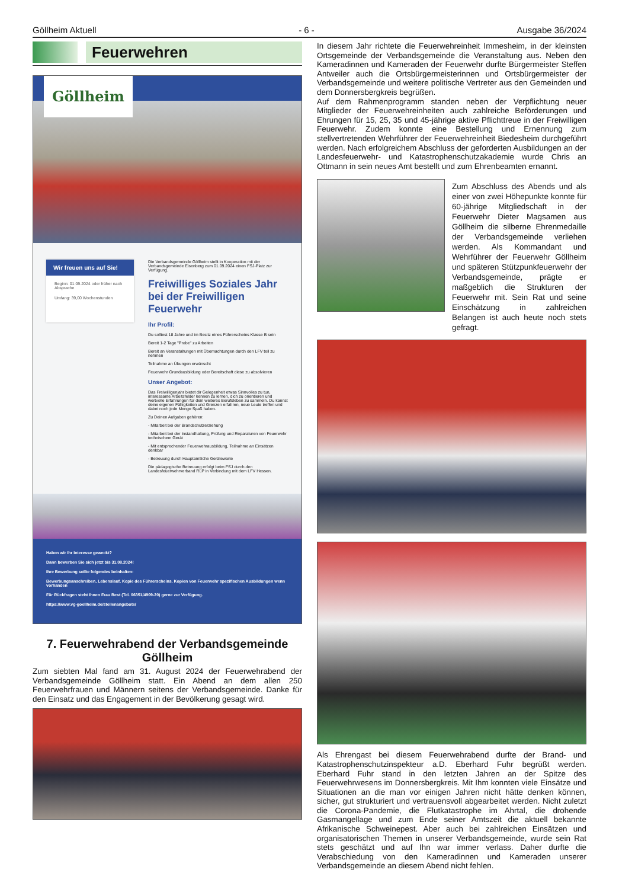Göllheim Aktuell - 6 - Ausgabe 36/2024
Feuerwehren
Göllheim
Wir freuen uns auf Sie!
Beginn: 01.09.2024 oder früher nach Absprache
Umfang: 39,00 Wochenstunden
Die Verbandsgemeinde Göllheim stellt in Kooperation mit der Verbandsgemeinde Eisenberg zum 01.09.2024 einen FSJ-Platz zur Verfügung.
Freiwilliges Soziales Jahr bei der Freiwilligen Feuerwehr
Ihr Profil:
Du solltest 18 Jahre und im Besitz eines Führerscheins Klasse B sein
Bereit 1-2 Tage "Probe" zu Arbeiten
Bereit an Veranstaltungen mit Übernachtungen durch den LFV teil zu nehmen
Teilnahme an Übungen erwünscht
Feuerwehr Grundausbildung oder Bereitschaft diese zu absolvieren
Unser Angebot:
Das Freiwilligenjahr bietet dir Gelegenheit etwas Sinnvolles zu tun, interessante Arbeitsfelder kennen zu lernen, dich zu orientieren und wertvolle Erfahrungen für dein weiteres Berufsleben zu sammeln. Du kannst deine eigenen Fähigkeiten und Grenzen erfahren, neue Leute treffen und dabei noch jede Menge Spaß haben.
Zu Deinen Aufgaben gehören:
- Mitarbeit bei der Brandschutzerziehung
- Mitarbeit bei der Instandhaltung, Prüfung und Reparaturen von Feuerwehr technischem Gerät
- Mit entsprechender Feuerwehrausbildung, Teilnahme an Einsätzen denkbar
- Betreuung durch Hauptamtliche Gerätewarte
Die pädagogische Betreuung erfolgt beim FSJ durch den Landesfeuerwehrverband RLP in Verbindung mit dem LFV Hessen.
Haben wir Ihr Interesse geweckt?
Dann bewerben Sie sich jetzt bis 31.08.2024!
Ihre Bewerbung sollte folgendes beinhalten:
Bewerbungsanschreiben, Lebenslauf, Kopie des Führerscheins, Kopien von Feuerwehr spezifischen Ausbildungen wenn vorhanden
Für Rückfragen steht Ihnen Frau Best (Tel. 06351/4909-20) gerne zur Verfügung.
https://www.vg-goellheim.de/stellenangebote/
7. Feuerwehrabend der Verbandsgemeinde Göllheim
Zum siebten Mal fand am 31. August 2024 der Feuerwehrabend der Verbandsgemeinde Göllheim statt. Ein Abend an dem allen 250 Feuerwehrfrauen und Männern seitens der Verbandsgemeinde. Danke für den Einsatz und das Engagement in der Bevölkerung gesagt wird.
In diesem Jahr richtete die Feuerwehreinheit Immesheim, in der kleinsten Ortsgemeinde der Verbandsgemeinde die Veranstaltung aus. Neben den Kameradinnen und Kameraden der Feuerwehr durfte Bürgermeister Steffen Antweiler auch die Ortsbürgermeisterinnen und Ortsbürgermeister der Verbandsgemeinde und weitere politische Vertreter aus den Gemeinden und dem Donnersbergkreis begrüßen.
Auf dem Rahmenprogramm standen neben der Verpflichtung neuer Mitglieder der Feuerwehreinheiten auch zahlreiche Beförderungen und Ehrungen für 15, 25, 35 und 45-jährige aktive Pflichttreue in der Freiwilligen Feuerwehr. Zudem konnte eine Bestellung und Ernennung zum stellvertretenden Wehrführer der Feuerwehreinheit Biedesheim durchgeführt werden. Nach erfolgreichem Abschluss der geforderten Ausbildungen an der Landesfeuerwehr- und Katastrophenschutzakademie wurde Chris an Ottmann in sein neues Amt bestellt und zum Ehrenbeamten ernannt.
Zum Abschluss des Abends und als einer von zwei Höhepunkte konnte für 60-jährige Mitgliedschaft in der Feuerwehr Dieter Magsamen aus Göllheim die silberne Ehrenmedaille der Verbandsgemeinde verliehen werden. Als Kommandant und Wehrführer der Feuerwehr Göllheim und späteren Stützpunkfeuerwehr der Verbandsgemeinde, prägte er maßgeblich die Strukturen der Feuerwehr mit. Sein Rat und seine Einschätzung in zahlreichen Belangen ist auch heute noch stets gefragt.
Als Ehrengast bei diesem Feuerwehrabend durfte der Brand- und Katastrophenschutzinspekteur a.D. Eberhard Fuhr begrüßt werden. Eberhard Fuhr stand in den letzten Jahren an der Spitze des Feuerwehrwesens im Donnersbergkreis. Mit Ihm konnten viele Einsätze und Situationen an die man vor einigen Jahren nicht hätte denken können, sicher, gut strukturiert und vertrauensvoll abgearbeitet werden. Nicht zuletzt die Corona-Pandemie, die Flutkatastrophe im Ahrtal, die drohende Gasmangellage und zum Ende seiner Amtszeit die aktuell bekannte Afrikanische Schweinepest. Aber auch bei zahlreichen Einsätzen und organisatorischen Themen in unserer Verbandsgemeinde, wurde sein Rat stets geschätzt und auf Ihn war immer verlass. Daher durfte die Verabschiedung von den Kameradinnen und Kameraden unserer Verbandsgemeinde an diesem Abend nicht fehlen.